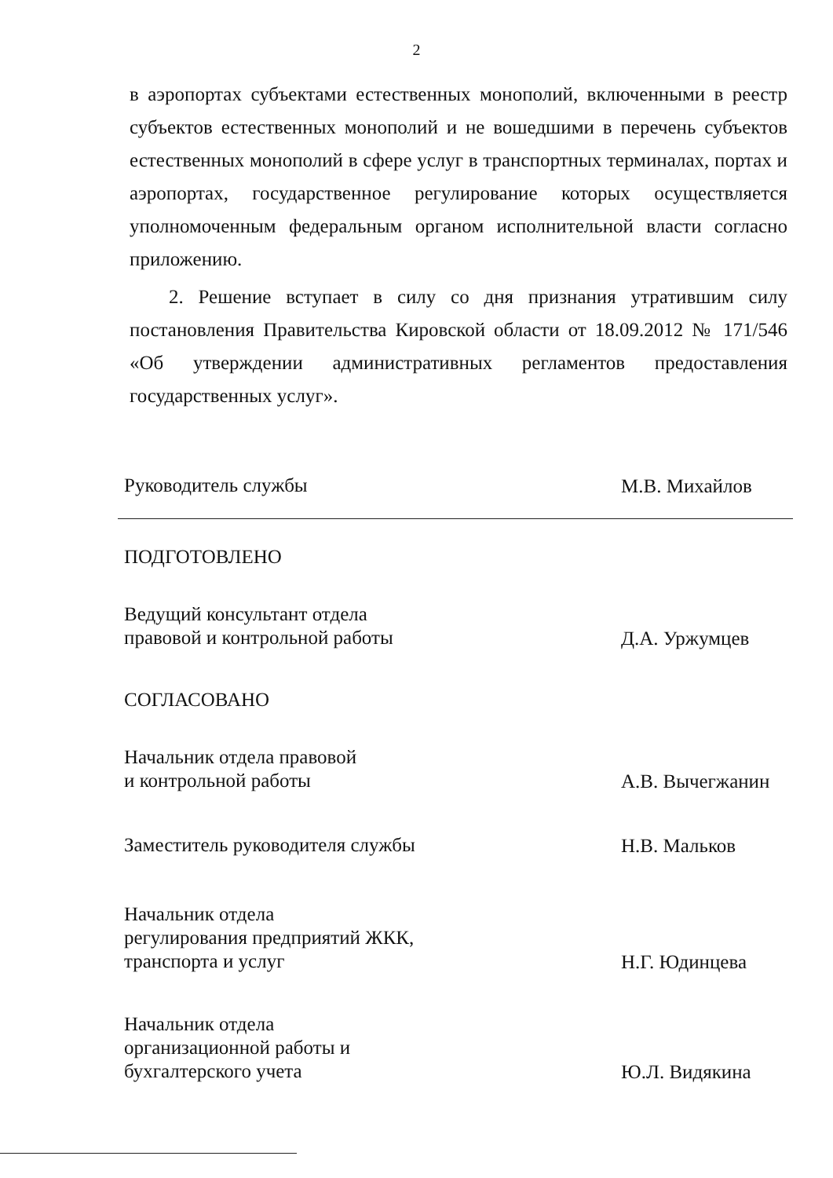2
в аэропортах субъектами естественных монополий, включенными в реестр субъектов естественных монополий и не вошедшими в перечень субъектов естественных монополий в сфере услуг в транспортных терминалах, портах и аэропортах, государственное регулирование которых осуществляется уполномоченным федеральным органом исполнительной власти согласно приложению.
2. Решение вступает в силу со дня признания утратившим силу постановления Правительства Кировской области от 18.09.2012 № 171/546 «Об утверждении административных регламентов предоставления государственных услуг».
Руководитель службы
М.В. Михайлов
ПОДГОТОВЛЕНО
Ведущий консультант отдела
правовой и контрольной работы
Д.А. Уржумцев
СОГЛАСОВАНО
Начальник отдела правовой
и контрольной работы
А.В. Вычегжанин
Заместитель руководителя службы
Н.В. Мальков
Начальник отдела
регулирования предприятий ЖКК,
транспорта и услуг
Н.Г. Юдинцева
Начальник отдела
организационной работы и
бухгалтерского учета
Ю.Л. Видякина